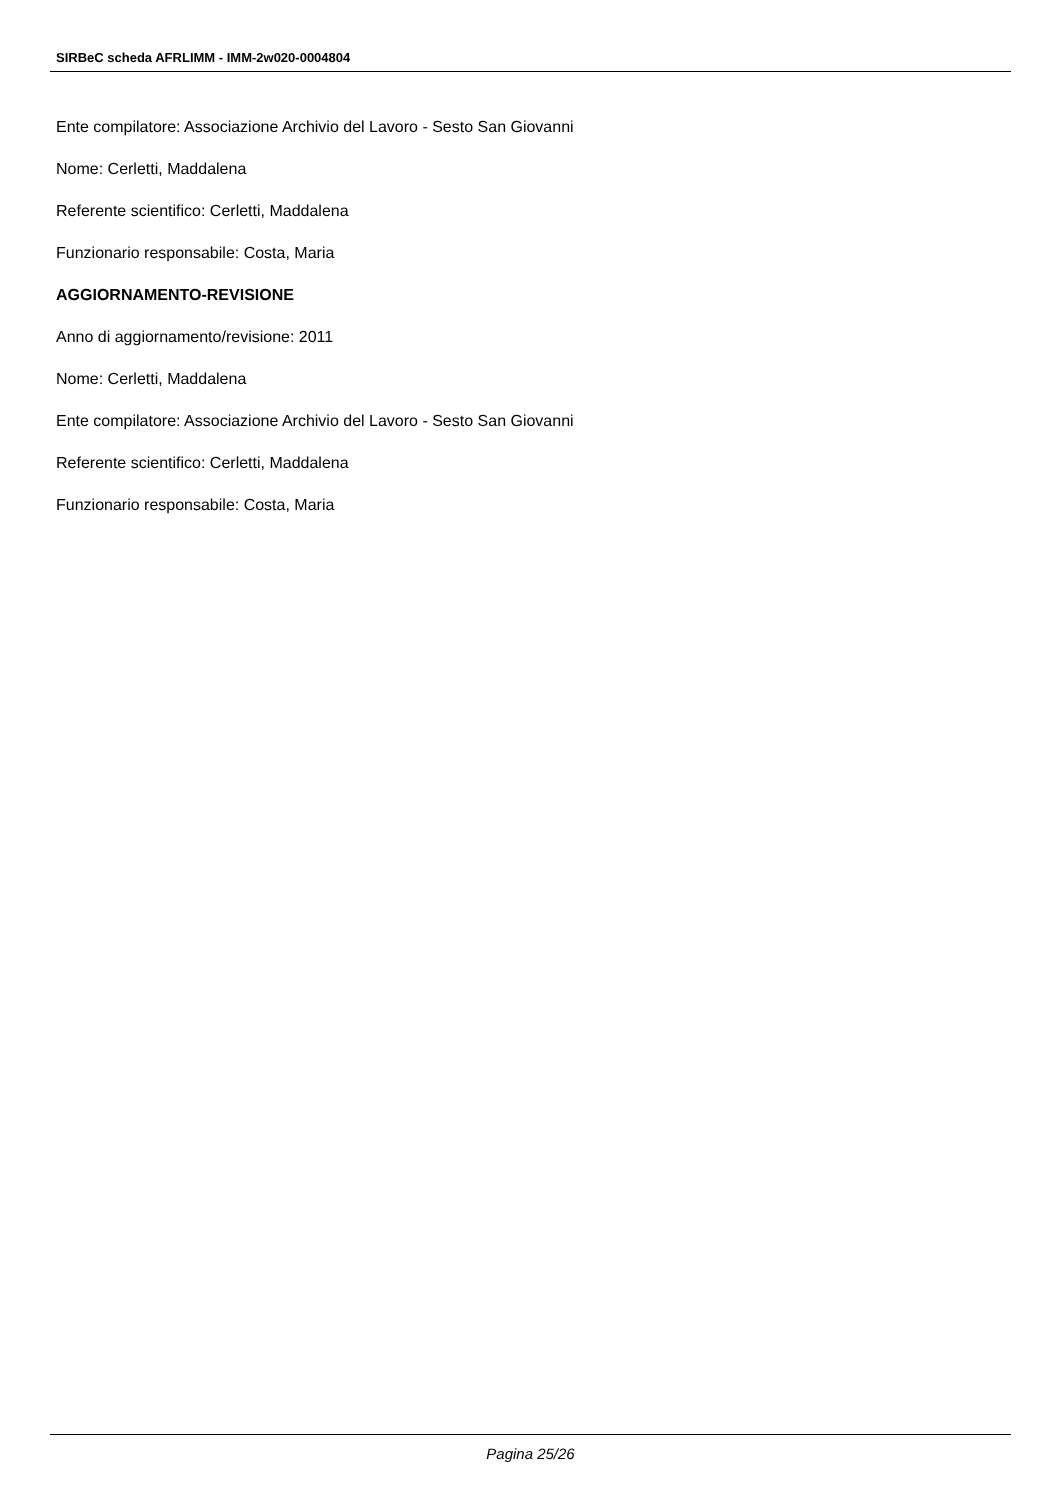SIRBeC scheda AFRLIMM - IMM-2w020-0004804
Ente compilatore: Associazione Archivio del Lavoro - Sesto San Giovanni
Nome: Cerletti, Maddalena
Referente scientifico: Cerletti, Maddalena
Funzionario responsabile: Costa, Maria
AGGIORNAMENTO-REVISIONE
Anno di aggiornamento/revisione: 2011
Nome: Cerletti, Maddalena
Ente compilatore: Associazione Archivio del Lavoro - Sesto San Giovanni
Referente scientifico: Cerletti, Maddalena
Funzionario responsabile: Costa, Maria
Pagina 25/26